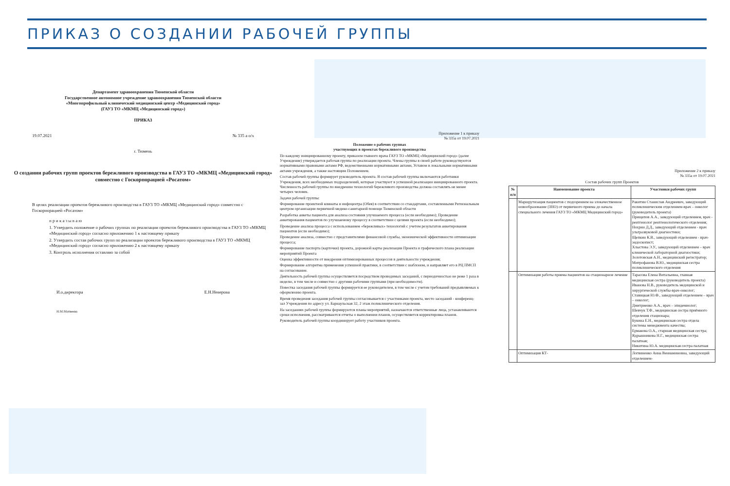ПРИКАЗ О СОЗДАНИИ РАБОЧЕЙ ГРУППЫ
Департамент здравоохранения Тюменской области
Государственное автономное учреждение здравоохранения Тюменской области
«Многопрофильный клинический медицинский центр «Медицинский город»
(ГАУЗ ТО «МКМЦ «Медицинский город»)
ПРИКАЗ
19.07.2021 № 335 а о/х
г. Тюмень
О создании рабочих групп проектов бережливого производства в ГАУЗ ТО «МКМЦ «Медицинский город» совместно с Госкорпорацией «Росатом»
В целях реализации проектов бережливого производства в ГАУЗ ТО «МКМЦ «Медицинский город» совместно с Госкорпорацией «Росатом»
п р и к а з ы в а ю
1. Утвердить положение о рабочих группах по реализации проектов бережливого производства в ГАУЗ ТО «МКМЦ «Медицинский город» согласно приложению 1 к настоящему приказу
2. Утвердить состав рабочих групп по реализации проектов бережливого производства в ГАУЗ ТО «МКМЦ «Медицинский город» согласно приложению 2 к настоящему приказу
3. Контроль исполнения оставляю за собой
И.о.директора Е.Н.Неверова
Н.М.Матвеева
Приложение 1 к приказу
№ 335а от 19.07.2021
Положение о рабочих группах
участвующих в проектах бережливого производства
По каждому инициированному проекту, приказом главного врача ГАУЗ ТО «МКМЦ «Медицинский город» (далее Учреждение) утверждается рабочая группа по реализации проекта. Члены группы в своей работе руководствуются нормативными правовыми актами РФ, ведомственными нормативными актами, Уставом и локальными нормативными актами учреждения, а также настоящим Положением.
Состав рабочей группы формирует руководитель проекта. В состав рабочей группы включаются работники Учреждения, всех необходимых подразделений, которые участвуют в успешной реализации инициированного проекта. Численность рабочей группы по внедрению технологий бережливого производства должна составлять не менее четырех человек.
Задачи рабочей группы:
Формирование проектной комнаты и инфоцентра (Обея) в соответствии со стандартами, составленными Региональным центром организации первичной медико-санитарной помощи Тюменской области
Разработка анкеты пациента для анализа состояния улучшаемого процесса (если необходимо); Проведение анкетирования пациентов по улучшаемому процессу в соответствии с целями проекта (если необходимо);
Проведение анализа процесса с использованием «бережливых» технологий с учетом результатов анкетирования пациентов (если необходимо);
Проведение анализа, совместно с представителями финансовой службы, экономической эффективности оптимизации процесса;
Формирование паспорта (карточки) проекта, дорожной карты реализации Проекта и графического плана реализации мероприятий Проекта
Оценка эффективности от внедрения оптимизированных процессов в деятельности учреждения;
Формирование алгоритма применения успешной практики, в соответствии с шаблоном, и направляет его в РЦ ПМСП на согласование.
Деятельность рабочей группы осуществляется посредством проводимых заседаний, с периодичностью не реже 1 раза в неделю, в том числе и совместно с другими рабочими группами (при необходимости).
Повестка заседания рабочей группы формируется ее руководителем, в том числе с учетом требований предъявляемых к оформлению проекта.
Время проведения заседания рабочей группы согласовывается с участниками проекта, место заседаний - конференц-зал Учреждения по адресу ул. Барнаульская 32, 2 этаж поликлинического отделения.
На заседаниях рабочей группы формируются планы мероприятий, назначаются ответственные лица, устанавливаются сроки исполнения, рассматриваются отчеты о выполнении планов, осуществляется корректировка планов.
Руководитель рабочей группы координирует работу участников проекта.
Приложение 2 к приказу
№ 335а от 19.07.2021
Состав рабочих групп Проектов
| № п/п | Наименование проекта | Участники рабочих групп |
| --- | --- | --- |
| | Маршрутизация пациентов с подозрением на злокачественное новообразование (ЗНО) от первичного приема до начала специального лечения ГАУЗ ТО «МКМЦ Медицинский город» | Ракитин Станислав Андреевич, заведующий поликлиническим отделением-врач – онколог (руководитель проекта) Прищепов А.А., заведующий отделением, врач - рентгенолог рентгенологического отделения; Нохрин Д.Д., заведующий отделением - врач ультразвуковой диагностики; Щепкин К.В., заведующий отделением - врач-эндоскопист; Хлыстова Э.У., заведующий отделением – врач клинической лабораторной диагностики; Золотовская А.Н., медицинский регистратор; Митрофанова В.Ю., медицинская сестра поликлинического отделения |
| | Оптимизация работы приема пациентов на стационарное лечение | Тарасова Елена Витальевна, главная медицинская сестра (руководитель проекта) Иванова Н.В., руководитель медицинской и хирургической службы-врач-онколог; Ставицкая Ю.Ф., заведующий отделением – врач – онколог; Дмитриенко А.А., врач – эпидемиолог; Шевчук Т.Ф., медицинская сестра приёмного отделения стационара; Букина Е.Н., медицинская сестра отдела системы менеджмента качества; Ермакова О.А., старшая медицинская сестра; Ядрышникова Н.Г., медицинская сестра палатная; Никитина Ю.А. медицинская сестра палатная |
| | Оптимизация КТ- | Логвиненко Анна Вениаминовна, заведующий отделением- |